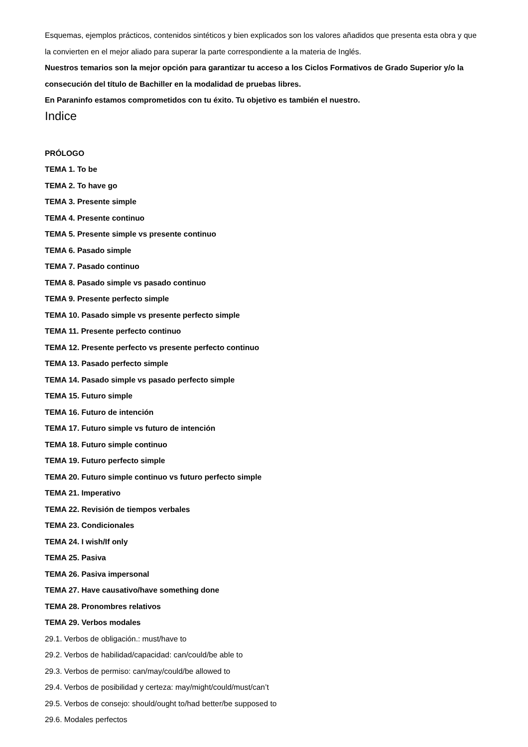Esquemas, ejemplos prácticos, contenidos sintéticos y bien explicados son los valores añadidos que presenta esta obra y que la convierten en el mejor aliado para superar la parte correspondiente a la materia de Inglés.
Nuestros temarios son la mejor opción para garantizar tu acceso a los Ciclos Formativos de Grado Superior y/o la consecución del título de Bachiller en la modalidad de pruebas libres.
En Paraninfo estamos comprometidos con tu éxito. Tu objetivo es también el nuestro.
Indice
PRÓLOGO
TEMA 1. To be
TEMA 2. To have go
TEMA 3. Presente simple
TEMA 4. Presente continuo
TEMA 5. Presente simple vs presente continuo
TEMA 6. Pasado simple
TEMA 7. Pasado continuo
TEMA 8. Pasado simple vs pasado continuo
TEMA 9. Presente perfecto simple
TEMA 10. Pasado simple vs presente perfecto simple
TEMA 11. Presente perfecto continuo
TEMA 12. Presente perfecto vs presente perfecto continuo
TEMA 13. Pasado perfecto simple
TEMA 14. Pasado simple vs pasado perfecto simple
TEMA 15. Futuro simple
TEMA 16. Futuro de intención
TEMA 17. Futuro simple vs futuro de intención
TEMA 18. Futuro simple continuo
TEMA 19. Futuro perfecto simple
TEMA 20. Futuro simple continuo vs futuro perfecto simple
TEMA 21. Imperativo
TEMA 22. Revisión de tiempos verbales
TEMA 23. Condicionales
TEMA 24. I wish/If only
TEMA 25. Pasiva
TEMA 26. Pasiva impersonal
TEMA 27. Have causativo/have something done
TEMA 28. Pronombres relativos
TEMA 29. Verbos modales
29.1. Verbos de obligación.: must/have to
29.2. Verbos de habilidad/capacidad: can/could/be able to
29.3. Verbos de permiso: can/may/could/be allowed to
29.4. Verbos de posibilidad y certeza: may/might/could/must/can’t
29.5. Verbos de consejo: should/ought to/had better/be supposed to
29.6. Modales perfectos